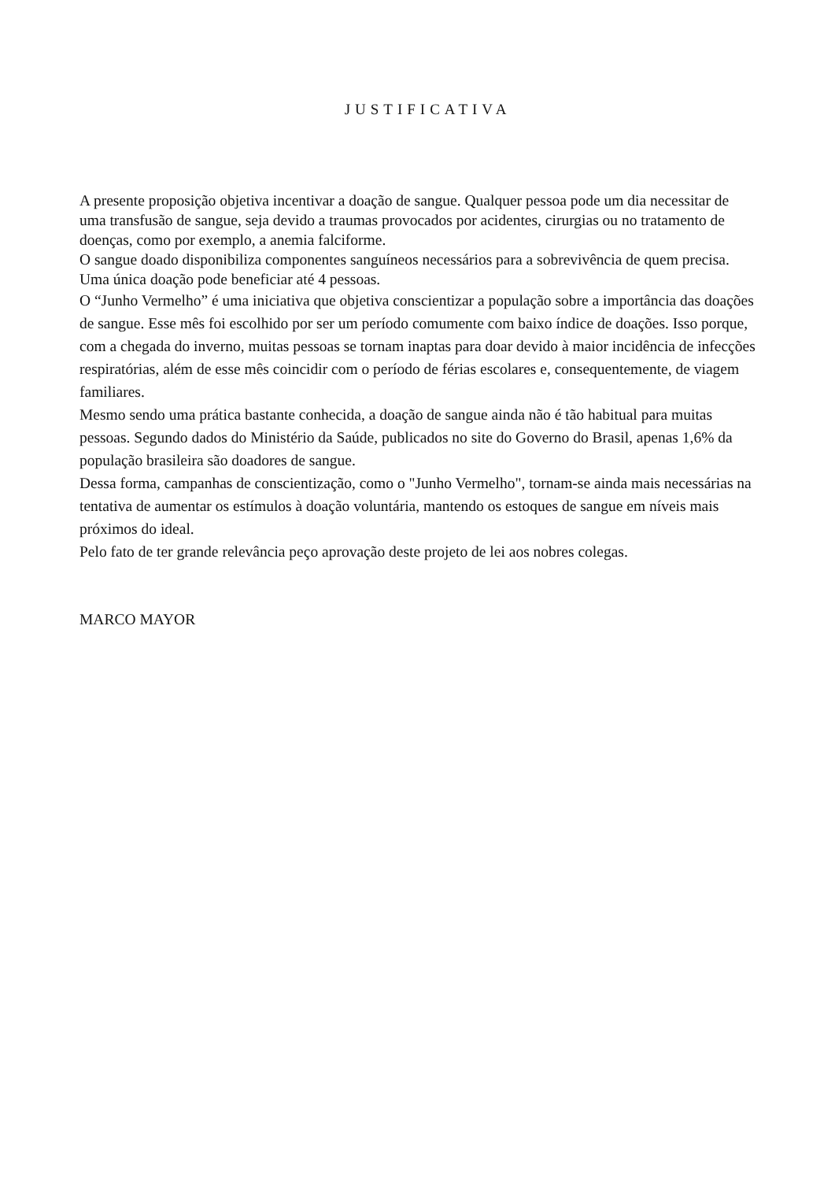JUSTIFICATIVA
A presente proposição objetiva incentivar a doação de sangue. Qualquer pessoa pode um dia necessitar de uma transfusão de sangue, seja devido a traumas provocados por acidentes, cirurgias ou no tratamento de doenças, como por exemplo, a anemia falciforme.
O sangue doado disponibiliza componentes sanguíneos necessários para a sobrevivência de quem precisa.
Uma única doação pode beneficiar até 4 pessoas.
O “Junho Vermelho” é uma iniciativa que objetiva conscientizar a população sobre a importância das doações de sangue. Esse mês foi escolhido por ser um período comumente com baixo índice de doações. Isso porque, com a chegada do inverno, muitas pessoas se tornam inaptas para doar devido à maior incidência de infecções respiratórias, além de esse mês coincidir com o período de férias escolares e, consequentemente, de viagem familiares.
Mesmo sendo uma prática bastante conhecida, a doação de sangue ainda não é tão habitual para muitas pessoas. Segundo dados do Ministério da Saúde, publicados no site do Governo do Brasil, apenas 1,6% da população brasileira são doadores de sangue.
Dessa forma, campanhas de conscientização, como o "Junho Vermelho", tornam-se ainda mais necessárias na tentativa de aumentar os estímulos à doação voluntária, mantendo os estoques de sangue em níveis mais próximos do ideal.
Pelo fato de ter grande relevância peço aprovação deste projeto de lei aos nobres colegas.
MARCO MAYOR